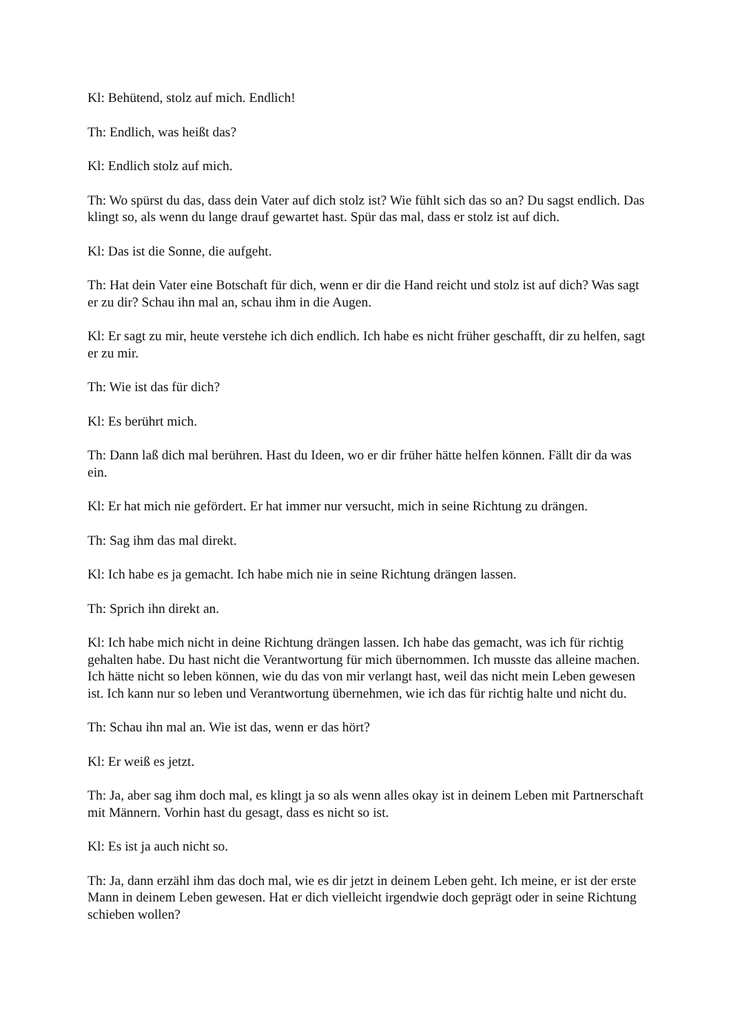Kl: Behütend, stolz auf mich. Endlich!
Th: Endlich, was heißt das?
Kl: Endlich stolz auf mich.
Th: Wo spürst du das, dass dein Vater auf dich stolz ist? Wie fühlt sich das so an? Du sagst endlich. Das klingt so, als wenn du lange drauf gewartet hast. Spür das mal, dass er stolz ist auf dich.
Kl: Das ist die Sonne, die aufgeht.
Th: Hat dein Vater eine Botschaft für dich, wenn er dir die Hand reicht und stolz ist auf dich? Was sagt er zu dir? Schau ihn mal an, schau ihm in die Augen.
Kl: Er sagt zu mir, heute verstehe ich dich endlich. Ich habe es nicht früher geschafft, dir zu helfen, sagt er zu mir.
Th: Wie ist das für dich?
Kl: Es berührt mich.
Th: Dann laß dich mal berühren. Hast du Ideen, wo er dir früher hätte helfen können. Fällt dir da was ein.
Kl: Er hat mich nie gefördert. Er hat immer nur versucht, mich in seine Richtung zu drängen.
Th: Sag ihm das mal direkt.
Kl: Ich habe es ja gemacht. Ich habe mich nie in seine Richtung drängen lassen.
Th: Sprich ihn direkt an.
Kl: Ich habe mich nicht in deine Richtung drängen lassen. Ich habe das gemacht, was ich für richtig gehalten habe. Du hast nicht die Verantwortung für mich übernommen. Ich musste das alleine machen. Ich hätte nicht so leben können, wie du das von mir verlangt hast, weil das nicht mein Leben gewesen ist. Ich kann nur so leben und Verantwortung übernehmen, wie ich das für richtig halte und nicht du.
Th: Schau ihn mal an. Wie ist das, wenn er das hört?
Kl: Er weiß es jetzt.
Th: Ja, aber sag ihm doch mal, es klingt ja so als wenn alles okay ist in deinem Leben mit Partnerschaft mit Männern. Vorhin hast du gesagt, dass es nicht so ist.
Kl: Es ist ja auch nicht so.
Th: Ja, dann erzähl ihm das doch mal, wie es dir jetzt in deinem Leben geht. Ich meine, er ist der erste Mann in deinem Leben gewesen. Hat er dich vielleicht irgendwie doch geprägt oder in seine Richtung schieben wollen?